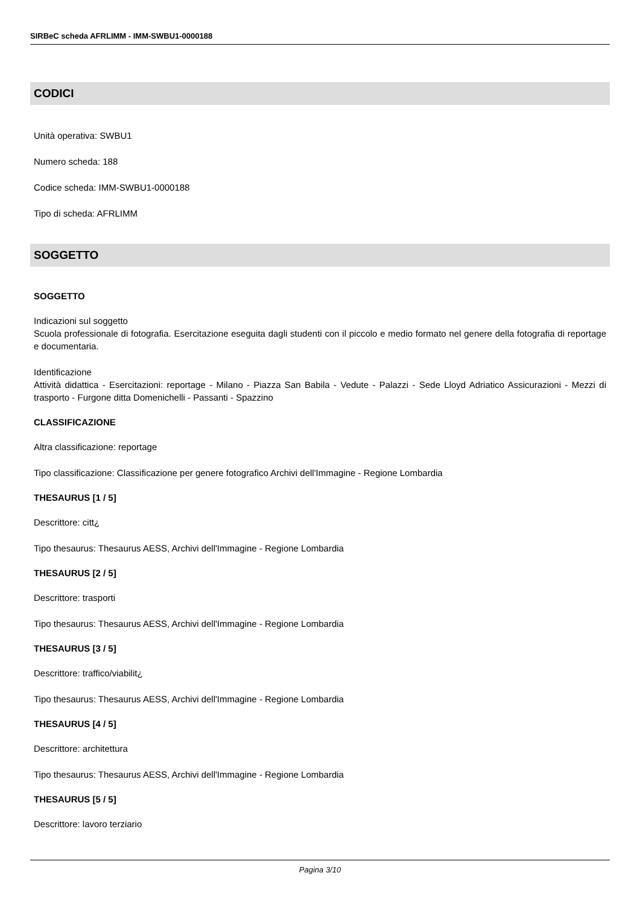SIRBeC scheda AFRLIMM - IMM-SWBU1-0000188
CODICI
Unità operativa: SWBU1
Numero scheda: 188
Codice scheda: IMM-SWBU1-0000188
Tipo di scheda: AFRLIMM
SOGGETTO
SOGGETTO
Indicazioni sul soggetto
Scuola professionale di fotografia. Esercitazione eseguita dagli studenti con il piccolo e medio formato nel genere della fotografia di reportage e documentaria.
Identificazione
Attività didattica - Esercitazioni: reportage - Milano - Piazza San Babila - Vedute - Palazzi - Sede Lloyd Adriatico Assicurazioni - Mezzi di trasporto - Furgone ditta Domenichelli - Passanti - Spazzino
CLASSIFICAZIONE
Altra classificazione: reportage
Tipo classificazione: Classificazione per genere fotografico Archivi dell'Immagine - Regione Lombardia
THESAURUS [1 / 5]
Descrittore: citt¿
Tipo thesaurus: Thesaurus AESS, Archivi dell'Immagine - Regione Lombardia
THESAURUS [2 / 5]
Descrittore: trasporti
Tipo thesaurus: Thesaurus AESS, Archivi dell'Immagine - Regione Lombardia
THESAURUS [3 / 5]
Descrittore: traffico/viabilit¿
Tipo thesaurus: Thesaurus AESS, Archivi dell'Immagine - Regione Lombardia
THESAURUS [4 / 5]
Descrittore: architettura
Tipo thesaurus: Thesaurus AESS, Archivi dell'Immagine - Regione Lombardia
THESAURUS [5 / 5]
Descrittore: lavoro terziario
Pagina 3/10